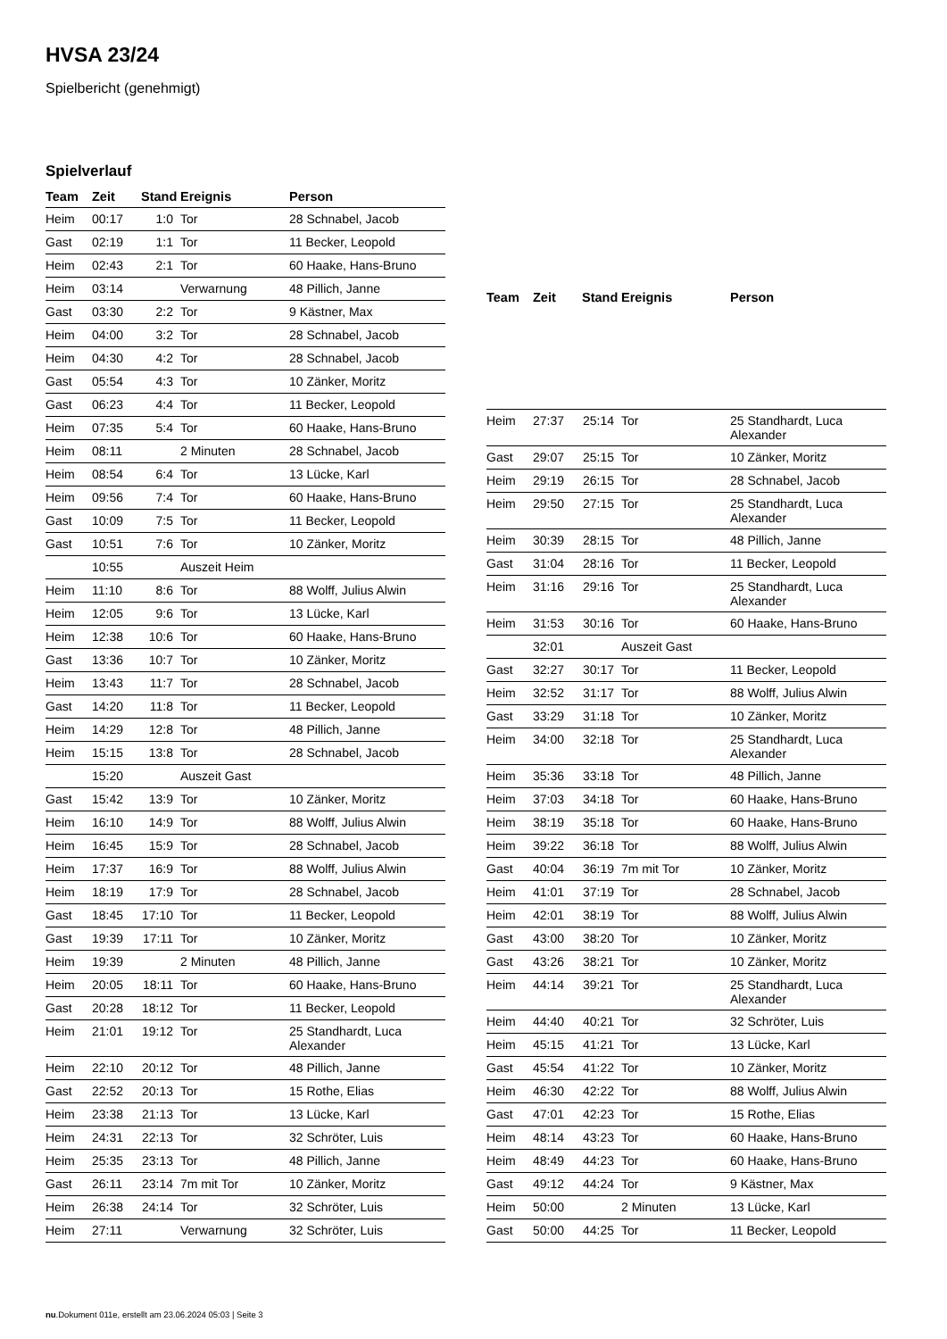HVSA 23/24
Spielbericht (genehmigt)
Spielverlauf
| Team | Zeit | Stand | Ereignis | Person |
| --- | --- | --- | --- | --- |
| Heim | 00:17 | 1:0 | Tor | 28 Schnabel, Jacob |
| Gast | 02:19 | 1:1 | Tor | 11 Becker, Leopold |
| Heim | 02:43 | 2:1 | Tor | 60 Haake, Hans-Bruno |
| Heim | 03:14 | | Verwarnung | 48 Pillich, Janne |
| Gast | 03:30 | 2:2 | Tor | 9 Kästner, Max |
| Heim | 04:00 | 3:2 | Tor | 28 Schnabel, Jacob |
| Heim | 04:30 | 4:2 | Tor | 28 Schnabel, Jacob |
| Gast | 05:54 | 4:3 | Tor | 10 Zänker, Moritz |
| Gast | 06:23 | 4:4 | Tor | 11 Becker, Leopold |
| Heim | 07:35 | 5:4 | Tor | 60 Haake, Hans-Bruno |
| Heim | 08:11 | | 2 Minuten | 28 Schnabel, Jacob |
| Heim | 08:54 | 6:4 | Tor | 13 Lücke, Karl |
| Heim | 09:56 | 7:4 | Tor | 60 Haake, Hans-Bruno |
| Gast | 10:09 | 7:5 | Tor | 11 Becker, Leopold |
| Gast | 10:51 | 7:6 | Tor | 10 Zänker, Moritz |
| | 10:55 | | Auszeit Heim | |
| Heim | 11:10 | 8:6 | Tor | 88 Wolff, Julius Alwin |
| Heim | 12:05 | 9:6 | Tor | 13 Lücke, Karl |
| Heim | 12:38 | 10:6 | Tor | 60 Haake, Hans-Bruno |
| Gast | 13:36 | 10:7 | Tor | 10 Zänker, Moritz |
| Heim | 13:43 | 11:7 | Tor | 28 Schnabel, Jacob |
| Gast | 14:20 | 11:8 | Tor | 11 Becker, Leopold |
| Heim | 14:29 | 12:8 | Tor | 48 Pillich, Janne |
| Heim | 15:15 | 13:8 | Tor | 28 Schnabel, Jacob |
| | 15:20 | | Auszeit Gast | |
| Gast | 15:42 | 13:9 | Tor | 10 Zänker, Moritz |
| Heim | 16:10 | 14:9 | Tor | 88 Wolff, Julius Alwin |
| Heim | 16:45 | 15:9 | Tor | 28 Schnabel, Jacob |
| Heim | 17:37 | 16:9 | Tor | 88 Wolff, Julius Alwin |
| Heim | 18:19 | 17:9 | Tor | 28 Schnabel, Jacob |
| Gast | 18:45 | 17:10 | Tor | 11 Becker, Leopold |
| Gast | 19:39 | 17:11 | Tor | 10 Zänker, Moritz |
| Heim | 19:39 | | 2 Minuten | 48 Pillich, Janne |
| Heim | 20:05 | 18:11 | Tor | 60 Haake, Hans-Bruno |
| Gast | 20:28 | 18:12 | Tor | 11 Becker, Leopold |
| Heim | 21:01 | 19:12 | Tor | 25 Standhardt, Luca Alexander |
| Heim | 22:10 | 20:12 | Tor | 48 Pillich, Janne |
| Gast | 22:52 | 20:13 | Tor | 15 Rothe, Elias |
| Heim | 23:38 | 21:13 | Tor | 13 Lücke, Karl |
| Heim | 24:31 | 22:13 | Tor | 32 Schröter, Luis |
| Heim | 25:35 | 23:13 | Tor | 48 Pillich, Janne |
| Gast | 26:11 | 23:14 | 7m mit Tor | 10 Zänker, Moritz |
| Heim | 26:38 | 24:14 | Tor | 32 Schröter, Luis |
| Heim | 27:11 | | Verwarnung | 32 Schröter, Luis |
| Team | Zeit | Stand | Ereignis | Person |
| --- | --- | --- | --- | --- |
| Heim | 27:37 | 25:14 | Tor | 25 Standhardt, Luca Alexander |
| Gast | 29:07 | 25:15 | Tor | 10 Zänker, Moritz |
| Heim | 29:19 | 26:15 | Tor | 28 Schnabel, Jacob |
| Heim | 29:50 | 27:15 | Tor | 25 Standhardt, Luca Alexander |
| Heim | 30:39 | 28:15 | Tor | 48 Pillich, Janne |
| Gast | 31:04 | 28:16 | Tor | 11 Becker, Leopold |
| Heim | 31:16 | 29:16 | Tor | 25 Standhardt, Luca Alexander |
| Heim | 31:53 | 30:16 | Tor | 60 Haake, Hans-Bruno |
| | 32:01 | | Auszeit Gast | |
| Gast | 32:27 | 30:17 | Tor | 11 Becker, Leopold |
| Heim | 32:52 | 31:17 | Tor | 88 Wolff, Julius Alwin |
| Gast | 33:29 | 31:18 | Tor | 10 Zänker, Moritz |
| Heim | 34:00 | 32:18 | Tor | 25 Standhardt, Luca Alexander |
| Heim | 35:36 | 33:18 | Tor | 48 Pillich, Janne |
| Heim | 37:03 | 34:18 | Tor | 60 Haake, Hans-Bruno |
| Heim | 38:19 | 35:18 | Tor | 60 Haake, Hans-Bruno |
| Heim | 39:22 | 36:18 | Tor | 88 Wolff, Julius Alwin |
| Gast | 40:04 | 36:19 | 7m mit Tor | 10 Zänker, Moritz |
| Heim | 41:01 | 37:19 | Tor | 28 Schnabel, Jacob |
| Heim | 42:01 | 38:19 | Tor | 88 Wolff, Julius Alwin |
| Gast | 43:00 | 38:20 | Tor | 10 Zänker, Moritz |
| Gast | 43:26 | 38:21 | Tor | 10 Zänker, Moritz |
| Heim | 44:14 | 39:21 | Tor | 25 Standhardt, Luca Alexander |
| Heim | 44:40 | 40:21 | Tor | 32 Schröter, Luis |
| Heim | 45:15 | 41:21 | Tor | 13 Lücke, Karl |
| Gast | 45:54 | 41:22 | Tor | 10 Zänker, Moritz |
| Heim | 46:30 | 42:22 | Tor | 88 Wolff, Julius Alwin |
| Gast | 47:01 | 42:23 | Tor | 15 Rothe, Elias |
| Heim | 48:14 | 43:23 | Tor | 60 Haake, Hans-Bruno |
| Heim | 48:49 | 44:23 | Tor | 60 Haake, Hans-Bruno |
| Gast | 49:12 | 44:24 | Tor | 9 Kästner, Max |
| Heim | 50:00 | | 2 Minuten | 13 Lücke, Karl |
| Gast | 50:00 | 44:25 | Tor | 11 Becker, Leopold |
nu.Dokument 011e, erstellt am 23.06.2024 05:03 | Seite 3